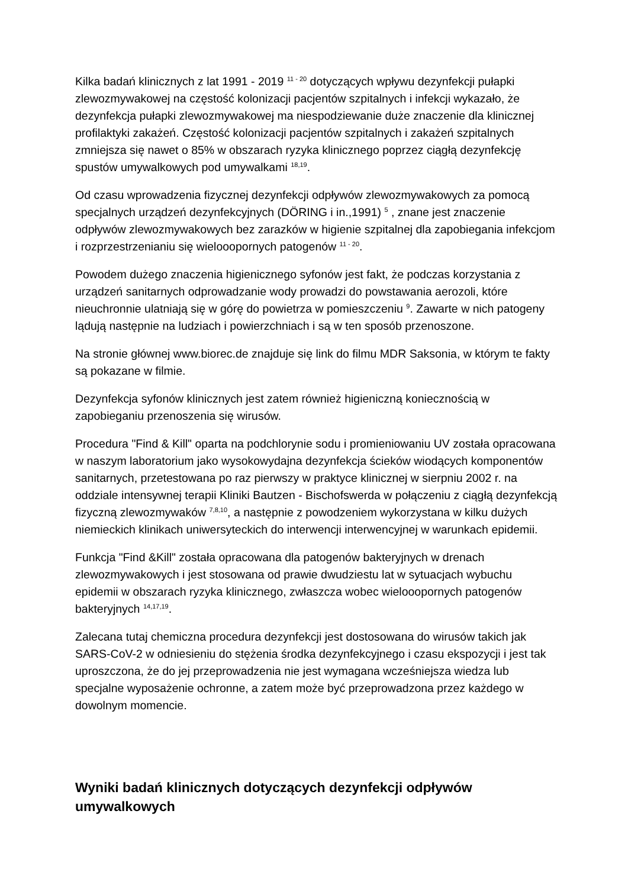Kilka badań klinicznych z lat 1991 - 2019 <sup>11 - 20</sup> dotyczących wpływu dezynfekcji pułapki zlewozmywakowej na częstość kolonizacji pacjentów szpitalnych i infekcji wykazało, że dezynfekcja pułapki zlewozmywakowej ma niespodziewanie duże znaczenie dla klinicznej profilaktyki zakażeń. Częstość kolonizacji pacjentów szpitalnych i zakażeń szpitalnych zmniejsza się nawet o 85% w obszarach ryzyka klinicznego poprzez ciągłą dezynfekcję spustów umywalkowych pod umywalkami <sup>18,19</sup>.
Od czasu wprowadzenia fizycznej dezynfekcji odpływów zlewozmywakowych za pomocą specjalnych urządzeń dezynfekcyjnych (DÖRING i in.,1991) <sup>5</sup> , znane jest znaczenie odpływów zlewozmywakowych bez zarazków w higienie szpitalnej dla zapobiegania infekcjom i rozprzestrzenianiu się wielooopornych patogenów <sup>11 - 20</sup>.
Powodem dużego znaczenia higienicznego syfonów jest fakt, że podczas korzystania z urządzeń sanitarnych odprowadzanie wody prowadzi do powstawania aerozoli, które nieuchronnie ulatniają się w górę do powietrza w pomieszczeniu <sup>9</sup>. Zawarte w nich patogeny lądują następnie na ludziach i powierzchniach i są w ten sposób przenoszone.
Na stronie głównej www.biorec.de znajduje się link do filmu MDR Saksonia, w którym te fakty są pokazane w filmie.
Dezynfekcja syfonów klinicznych jest zatem również higieniczną koniecznością w zapobieganiu przenoszenia się wirusów.
Procedura "Find & Kill" oparta na podchlorynie sodu i promieniowaniu UV została opracowana w naszym laboratorium jako wysokowydajna dezynfekcja ścieków wiodących komponentów sanitarnych, przetestowana po raz pierwszy w praktyce klinicznej w sierpniu 2002 r. na oddziale intensywnej terapii Kliniki Bautzen - Bischofswerda w połączeniu z ciągłą dezynfekcją fizyczną zlewozmywaków <sup>7,8,10</sup>, a następnie z powodzeniem wykorzystana w kilku dużych niemieckich klinikach uniwersyteckich do interwencji interwencyjnej w warunkach epidemii.
Funkcja "Find &Kill" została opracowana dla patogenów bakteryjnych w drenach zlewozmywakowych i jest stosowana od prawie dwudziestu lat w sytuacjach wybuchu epidemii w obszarach ryzyka klinicznego, zwłaszcza wobec wielooopornych patogenów bakteryjnych <sup>14,17,19</sup>.
Zalecana tutaj chemiczna procedura dezynfekcji jest dostosowana do wirusów takich jak SARS-CoV-2 w odniesieniu do stężenia środka dezynfekcyjnego i czasu ekspozycji i jest tak uproszczona, że do jej przeprowadzenia nie jest wymagana wcześniejsza wiedza lub specjalne wyposażenie ochronne, a zatem może być przeprowadzona przez każdego w dowolnym momencie.
Wyniki badań klinicznych dotyczących dezynfekcji odpływów umywalkowych